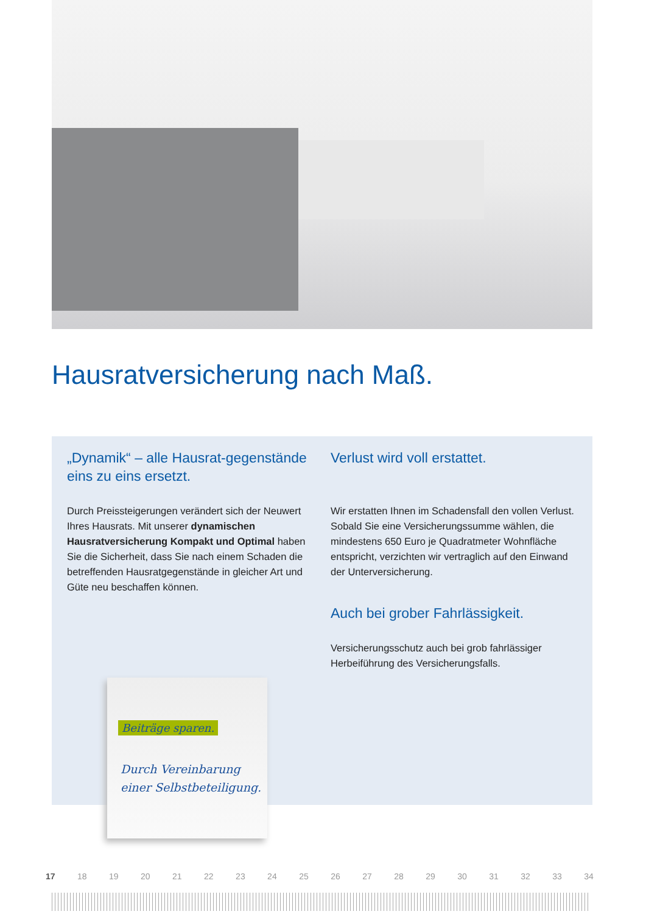Hausratversicherung nach Maß.
„Dynamik“ – alle Hausrat-gegenstände eins zu eins ersetzt.
Durch Preissteigerungen verändert sich der Neuwert Ihres Hausrats. Mit unserer dynamischen Hausratversicherung Kompakt und Optimal haben Sie die Sicherheit, dass Sie nach einem Schaden die betreffenden Hausratgegenstände in gleicher Art und Güte neu beschaffen können.
Verlust wird voll erstattet.
Wir erstatten Ihnen im Schadensfall den vollen Verlust. Sobald Sie eine Versicherungssumme wählen, die mindestens 650 Euro je Quadratmeter Wohnfläche entspricht, verzichten wir vertraglich auf den Einwand der Unterversicherung.
Auch bei grober Fahrlässigkeit.
Versicherungsschutz auch bei grob fahrlässiger Herbeiführung des Versicherungsfalls.
Beiträge sparen.
Durch Vereinbarung
einer Selbstbeteiligung.
17 18 19 20 21 22 23 24 25 26 27 28 29 30 31 32 33 34